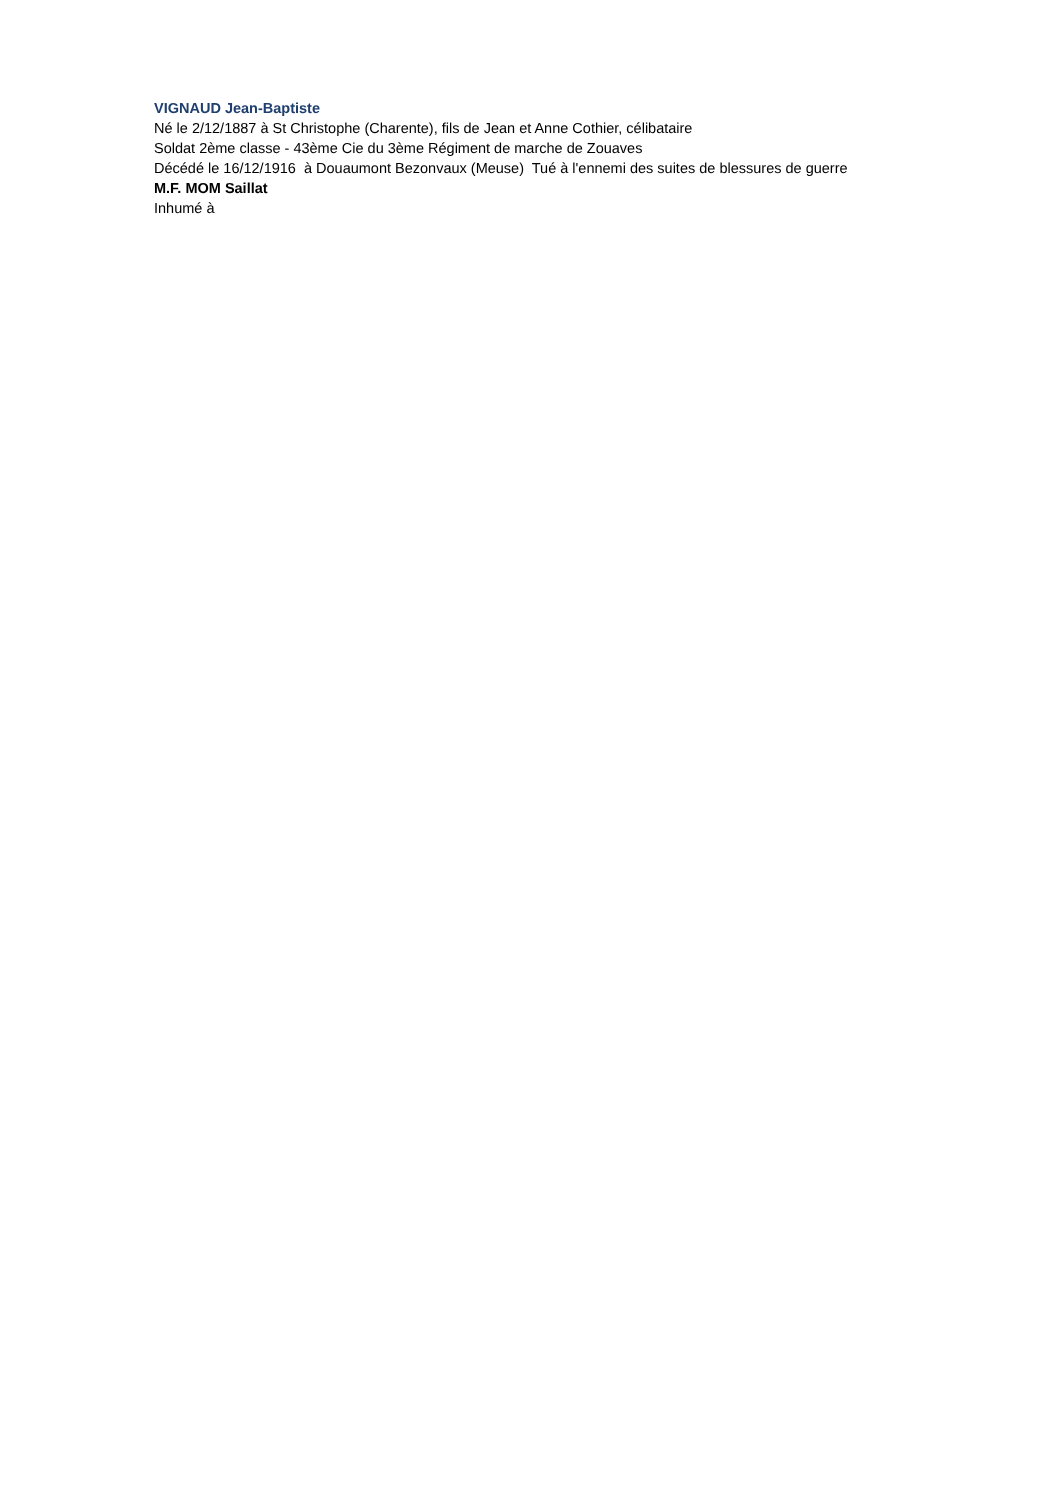VIGNAUD Jean-Baptiste
Né le 2/12/1887 à St Christophe (Charente), fils de Jean et Anne Cothier, célibataire
Soldat 2ème classe - 43ème Cie du 3ème Régiment de marche de Zouaves
Décédé le 16/12/1916 à Douaumont Bezonvaux (Meuse) Tué à l'ennemi des suites de blessures de guerre
M.F. MOM Saillat
Inhumé à